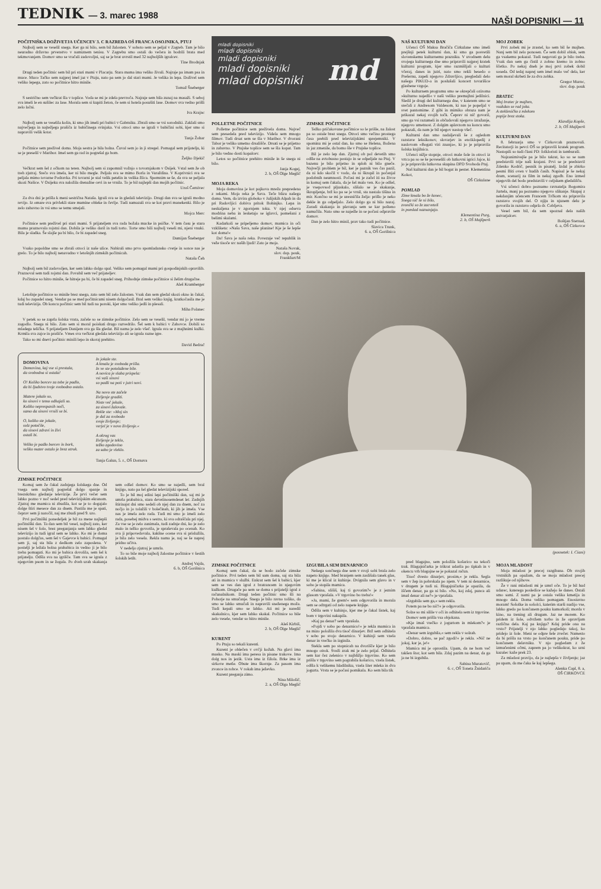TEDNIK — 3. marec 1988
NAŠI DOPISNIKI — 11
POČITNIŠKA DOŽIVETJA UČENCEV 3. C RAZREDA OŠ FRANCA OSOJNIKA, PTUJ
Najbolj sem se veselil snega. Ker ga ni bilo, sem bil žalosten. V soboto sem se peljal v Zagreb. Tam je bilo neuradno državno prvenstvo v namiznem tenisu. V Zagrebu smo ostali do večera in bodrili brata med tekmovanjem. Domov smo se vračali zadovoljni, saj se je brat uvrstil med 32 najboljših igralcev.
Tine Brodnjak
Drugi teden počitnic sem bil pri stari mami v Placarju. Stara mama ima veliko živali. Najraje pa imam psa in muce. Muco Tačko sem najprej imel jaz v Ptuju, nato pa sem jo dal stari mami. Je velika in lepa. Doživel sem veliko lepega, zato so počitnice hitro minile.
Tomaž Šneberger
S sestrično sem večkrat šla v toplice. Voda se mi je zdela prevroča. Najraje sem bila zunaj na masaži. S seboj sva imeli le en sušilec za lase. Morala sem si kupiti žeton, če sem si hotela posušiti lase. Domov sva vedno prišli zelo lačni.
Iva Krajnc
Najbolj sem se veselila kolin, ki smo jih imeli pri babici v Gabrniku. Zbrali smo se vsi sorodniki. Zaklali smo največjega in najtežjega prašiča iz babičinega svinjaka. Vsi otroci smo se igrali v babičini sobi, kjer smo si napravili velik šotor.
Tanja Žohar
Počitnice sem preživel doma. Moja sestra je bila bolna. Čuval sem jo in ji stregel. Pomagal sem prijatelju, ki se je preselil v Maribor. Imel sem ga rad in pogrešal ga bom.
Željko Djekič
Večkrat sem šel z očkom na teren. Najbolj sem si zapomnil vožnjo s tovornjakom v Osijek. Vstal sem že ob treh zjutraj. Srečo sva imela, ker ni bilo megle. Peljala sva se mimo Borla in Varaždina. V Koprivnici sva se peljala mimo tovarne Podravka. Pri tovarni je stal velik petelin in velika žlica. Spomnim se še, da sva se peljala skozi Našice. V Osijeku sva naložila drenažne cevi in se vrnila. To je bil najlepši dan mojih počitnic.
Uroš Černivec
Za dva dni je prišla k meni sestrična Nataša. Igrali sva se in gledali televizijo. Drugi dan sva se igrali modno revijo. Iz omare sva privlekli stare mamine obleke in čevlje. Tudi namazali sva se kot pravi manekenki. Bilo je zelo zabavno in vsi smo se temu smejali.
Mojca Merc
Počitnice sem preživel pri stari mami. S prijateljem sva rada božala mucke in psičke. V tem času je stara mama praznovala rojstni dan. Dobila je veliko daril in tudi torto. Torte smo bili najbolj veseli mi, njeni vnuki. Bila je sladka. Še slajše pa bi bilo, če bi zapadel sneg.
Damijan Šneberger
Vsako popoldne smo se zbrali otroci iz naše ulice. Nabirali smo prvo spomladansko cvetje in sonce nas je grelo. To je bilo najbolj nenavadno v letošnjih zimskih počitnicah.
Nataša Čeh
Najbolj sem bil zadovoljen, ker sem lahko dolgo spal. Veliko sem pomagal mami pri gospodinjskih opravilih. Praznoval sem tudi rojstni dan. Povabil sem več prijateljev.
Počitnice so hitro minile, še hitreje pa bi, če bi zapadel sneg. Prihodnje zimske počitnice si želim drugačne.
Aleš Kramberger
Letošnje počitnice so minile brez snega, zato sem bil zelo žalosten. Vsak dan sem gledal skozi okno in čakal, kdaj bo zapadel sneg. Vendar pa se med počitnicami nisem dolgočasil. Bral sem veliko knjig, kratkočasila me je tudi televizija. Ob koncu počitnic sem bil tudi na poroki, kjer smo veliko jedli in plesali.
Miha Polanec
V petek so se zaprla šolska vrata, začele so se zimske počitnice. Zelo sem se veselil, vendar mi jo je vreme zagodlo. Snega ni bilo. Zato sem si moral poiskati drugo razvedrilo. Šel sem k babici v Zabovce. Dobili so mladega telička. S prijateljem Danijem sva ga šla gledat. Bil nama je zelo všeč. Igrala sva se z majhnimi kužki. Krmila sva zajce in prašiče. Vmes sva večkrat gledala televizijo ali se igrala razne igre.
Tako so mi dnevi počitnic minili lepo in skoraj prehitro.
David Bedrač
DOMOVINA
Domovina, kaj vse si prestala,
da svobodna si ostala!
O! Koliko borcev za tebe je padlo,
da bi ljudstvo tvoje svobodno ostalo.
Matere jokale so,
ko sinovi v temo odhajali so.
Koliko neprespanih noči,
samo da sinovi vrnili se bi.
O, koliko ste jokale,
solz potočile,
da sinovi zdravi in živi
ostali bi.
Veliko je padlo borcev in bork,
veliko mater ostalo je brez otrok.
In jokale ste.
A kmalu je svoboda prišla.
In ve ste potolažene bile.
A novica je slaba prispela:
vsi vaši sinovi
so padli na poti v jutri novi.
Na novo ste začele
življenje graditi.
Niste več jokale,
za sinovi žalovale.
Rekle ste: »Moj sin
je dal za svobodo
svoje življenje;
verjel je v novo življenje.«
A okrog vas
življenje je teklo,
težko zgodovino
za sabo je vleklo.
Tanja Galun, 5. r., OŠ Dornava
ZIMSKE POČITNICE
Komaj sem že čakal zadnjega šolskega dne. Od vsega sem najbolj pogrešal dolgo spanje in brezskrbno gledanje televizije. Že prvi večer sem lahko pozno v noč sedel pred televizijskim ekranom. Zjutraj me mamica ni zbudila, kot se je to dogajalo dolge štiri mesece dan za dnem. Pustila me je spati, čeprav sem ji naročil, naj me zbudi pred 9. uro.
Prvi počitniški ponedeljek je bil za mene najlepši počitniški dan. Ta dan sem bil vesel, najbolj zato, ker nisem šel v šolo, brez preganjanja sem lahko gledal televizijo in tudi igral sem se lahko. Ko mi je doma postalo dolgčas, sem šel v Gajevce k babici. Pomagal sem ji, saj sta bila z dedkom zelo zaposlena. V postelji je ležala bolna prababica in vedno ji je bilo treba pomagati. Ko mi je babica dovolila, sem šel k prijatelju. Odšla sva na igrišče. Tam sva se igrala z njegovim psom in se žogala. Po dveh urah skakanja sem odšel domov. Ko smo se najedli, sem bral knjigo, nato pa šel gledat televizijski spored.
To je bil moj edini lepi počitniški dan, saj mi je umrla prababica, stara devetinosemdeset let. Zadnjih štirinajst dni smo sedeli ob njej dan za dnem, noč za nočjo in jo tolažili v bolečinah, ki jih je imela. Vse nas je imela zelo rada. Tudi mi smo jo imeli zelo rada, posebej midva s sestro, ki sva odraščala pri njej. Za vse se je zelo zanimala, tudi zadnje dni, ko je zelo malo in težko govorila, je spraševala po ocenah. Ko sva ji pripovedovala, kakšne ocene sva si prislužila, je bila zelo vesela. Rekla nama je, naj se še naprej pridno učiva.
V nedeljo zjutraj je umrla.
To so bile moje najbolj žalostne počitnice v šestih šolskih letih.
Andrej Vajda,
6. b, OŠ Gorišnica
mladi dopisniki
mladi dopisniki
mladi dopisniki
mladi dopisniki
mladi dopisniki
md
POLLETNE POČITNICE
Polletne počitnice sem preživela doma. Največ sem presedela pred televizijo. Videla sem mnogo filmov. Tudi drsat sem se šla v Maribor. V dvorani Tabor je veliko umetno drsališče. Drsati se je prijetno in zabavno. V Ptujske toplice sem se šla kopat. Tam je bilo vedno dosti kopalcev.
Letos so počitnice prehitro minile in še snega ni bilo.
Janja Kogej,
2. b, OŠ Olge Meglič
MOJA REKA
Moja domovina je kot pajkova mreža prepredena z rekami. Moja reka je Sava. Teče blizu našega doma. Vem, da izvira globoko v Julijskih Alpah in da pri Radovljici dobiva pritok Bohinjko. Lepa in neskaljena je v zgornjem toku. V njej odseva modrina neba in lesketajo se iglavci, pomešani z belimi skalami.
Kadarkoli se pripeljemo domov, mamica in oči vzkliketa: »Naša Sava, naše planine! Kje je še lepše kot doma!«
Da! Sava je naša reka. Povezuje več republik in veže tisoče src naših ljudi! Zato je moja.
Nataša Novak,
slov. dop. pouk,
Frankfurt/M
ZIMSKE POČITNICE
Težko pričakovane počitnice so le prišle, na žalost pa so ostale brez snega. Otroci smo večino prostega časa prebili pred televizijskimi sprejemniki. V spominu mi je ostal dan, ko smo se Helena, Božena in jaz zmenile, da bomo šle v Ptujske toplice.
Bil je zelo lep dan. Zjutraj ob pol devetih smo odšle na avtobusno postajo in se odpeljale na Ptuj. V bazenu je bilo prijetno in sploh ni bilo gneče. Največji problem je bil, ker je paznik ves čas pazil, da ni kdo skočil v vodo, da ni škropil in počenjal podobnih neumnosti. Počasi mi je začel iti na živce in komaj sem čakala, da je šel malo ven. Ko je odšel, je vsepovsod pljuskalo, slišalo se je skakanje, škropljenje, brž ko pa se je vrnil, sta nastala tišina in mir. Končno se mi je uresničila želja: prišlo je neko dekle in ga odpeljalo. Zelo dolgo ga ni bilo nazaj. Zaradi skakanja in plavanja sem se kar pošteno namučila. Nato smo se najedle in se počasi odpravile domov.
Dan je zelo hitro minil, prav tako tudi počitnice.
Slavica Trunk,
6. a, OŠ Gorišnica
NAŠ KULTURNI DAN
Učenci OŠ Maksa Bračiča Cirkulane smo imeli prejšnji petek kulturni dan, ki smo ga posvetili slovenskemu kulturnemu prazniku. V uvodnem delu svojega kulturnega dne smo pripravili najprej kratek kulturni program, kjer smo razmišljali o kulturi včeraj, danes in jutri, nato smo rekli besedo o Prešernu, zapeli njegovo Zdravljico, pregledali delo našega PIKUD-a in poslušali koncert tovarišice glasbene vzgoje.
Po kulturnem programu smo se okrepčali oziroma »kulturno najedli« v naši veliko premajhni jedilnici. Sledil je drugi del kulturnega dne, v katerem smo se srečali z Andresom Valdesom, ki nas je popeljal v svet pantomime. Z gibi in mimiko obraza nam je prikazal nekaj svojih točk. Čeprav ni nič govoril, smo ga vsi razumeli in občudovali njegovo izražanje, njegovo umetnost. Z dolgim aplavzom na koncu smo pokazali, da nam je bil njegov nastop všeč.
Kulturni dan smo nadaljevali še z ogledom razstave leksikonov, slovarjev in enciklopedij z naslovom »Bogati viri znanja«, ki jo je pripravila šolska knjižnica.
Učenci nižje stopnje, otroci male šole in otroci iz vrtca pa so se še poveselili ob lutkovni igrici Jajce, ki jo je pripravila lutkovna skupina DPD Svoboda Ptuj.
Naš kulturni dan je bil bogat in pester. Klementina Kokot,
OŠ Cirkulane
POMLAD
Zime kmalu bo že konec,
Snega nič še ni bilo,
zvončki so že zacveteli
in pomlad naznanjajo.
Klementina Purg,
2. b, OŠ Majšperk
MOJ ZOBEK
Prvi zobek mi je zrastel, ko sem bil še majhen. Nanj sem bil zelo ponosen. Če sem dobil obisk, sem ga vsakemu pokazal. Tudi negovati ga je bilo treba. Vsak dan sem ga čistil z zobno kremo in zobno ščetko. Po nekaj dneh je moj prvi zobek dobil soseda. Od tedaj naprej sem imel malo več dela, ker sem moral skrbeti že za dva zobka.
Gregor Murnc,
slov. dop. pouk
BRATEC
Moj bratec je majhen,
vsakdan se rad joka.
A stekleničko z mlekom
popije brez stoka.
Klavdija Kopše,
2. b, OŠ Majšperk
KULTURNI DAN
8. februarja smo v Cirkovcah praznovali. Recitatorji in pevci OŠ so pripravili kratek program. Nastopili so tudi člani PD: folkloristi in tamburaši.
Najzanimivejše pa je bilo takrat, ko so se nam predstavili trije naši krajani. Prvi se je predstavil Zdenko Kodrič, pesnik in pisatelj. Izdal je zbirko pesmi Biti oven v hudih časih. Napisal je še nekaj dram, scenarij za film in nekaj zgodb. Eno izmed njegovih del bodo predstavili v celjskem gledališču.
Vsi učenci dobro poznamo ravnatelja Bogomira Jurtela, manj pa poznamo njegovo slikanje. Skupaj z nekdanjim učencem Francem Trčkom sta pripravila razstavo svojih del. O njiju in njunem delu je govorila in razstavo odprla dr. Cobljeva.
Vesel sem bil, da sem spoznal dela naših ustvarjalcev.
Boštjan Sternad,
6. a, OŠ Cirkovce
(posnetek: I. Ciani)
ZIMSKE POČITNICE
Komaj sem čakal, da se bodo začele zimske počitnice. Prvi teden sem bil sam doma, saj sta bila ati in mamica v službi. Enkrat sem šel k babici, kjer sem se ves dan igral z bratrancem in njegovim kužkom. Drugače pa sem se doma s prijatelji igral z računalnikom. Drugi teden počitnic smo šli na Pohorje na smučanje. Snega je bilo ravno toliko, da smo se lahko smučali in napravili sneženega moža. Tudi kepali smo se lahko. Ati mi je naredil skakalnico, kjer sem lahko skakal. Počitnice so bile zelo vesele, vendar so hitro minile.
Aleš Kirbiš,
2. b, OŠ Olge Meglič
KURENT
Po Ptuju so tekali kurenti.
Kurent je oblečen v ovčji kožuh. Na glavi ima masko. Na maski ima peresa in pisane trakove. Ima dolg nos in jezik. Usta ima iz fižola. Brke ima iz sirkove metle. Obute ima škornje. Za pasom ima zvonce in robce. V rokah ima ježevko.
Kurent preganja zimo.
Nina Milošič,
2. a, OŠ Olga Meglič
IZGUBILA SEM DENARNICO
Nekega sončnega dne sem v svoji sobi brala zelo napeto knjigo. Med branjem sem zaslišala tanek glas, ki me je klical iz kuhinje. Dvignila sem glavo in v sobo je stopila mamica.
»Sabina, slišiš, kaj ti govorim?« je z jeznim glasom vprašala. »V trgovino bo treba!«
»Ja, mami, že grem!« sem odgovorila in morala sem se odtrgati od zelo napete knjige.
Odšla sem v kuhinjo, kjer me je čakal listek, kaj bom v trgovini nakupila.
»Kaj pa denar? sem vprašala.
»Pojdi v sobo po denarnico!« je rekla mamica in na mizo položila dva tisoč dinarjev. Brž sem odhitela v sobo po svojo denarnico. V kuhinji sem vzela denar in vrečko in izginila.
Stekla sem po stopnicah na dvorišče kjer je bilo mnogo otrok. Sveži zrak mi je zelo prijal. Odhitela sem kar čez zelenico v najbližjo trgovino. Ko sem prišla v trgovino sem pograbila košarico, vzela listek, odšla k velikemu hladilniku, vzela liter mleka in dva jogurta. Vrsta se je počasi pomikala. Ko sem bila tik
pred blagajno, sem položila košarico na tekoči trak. Blagajničarka je trikrat udarila po tipkah in v okencu vrh blagajne se je pokazal račun.
Tisoč dvesto dinarjev, prosim,« je rekla. Segla sem v žep in pobrskala po njem. V tem ni denarnice, v drugem je tudi ni. Blagajničarka je opazila, da iščem denar, pa ga ni bilo. »No, kaj zdaj, punca ali imaš denar ali ne?« je vprašala.
»Izgubila sem ga,« sem rekla.
Potem pa ne bo nič!« je odgovorila.
Solze so mi silile v oči in odhitela sem iz trgovine.
Domov sem prišla vsa objokana.
»Kje imaš vrečko z jogurtom in mlekom?« je vprašala mamica.
»Denar sem izgubila,« sem rekla v solzah.
»Dobro, dobro, se pač zgodi!« je rekla. »Nič ne jokaj, kar je, je!«
Mamica mi je oprostila. Upam, da ne bom več takšen štor, kot sem bila. Zdaj pazim na denar, da ga ja ne bi izgubila.
Sabina Muratovič,
6. c, OŠ Toneta Žnidariča
MOJA MLADOST
Moja mladost je precej razgibana. Ob svojih vrstnikih pa opažam, da se moja mladost precej razlikuje od njihove.
Že v rani mladosti mi je umrl oče. To je bil hud udarec, katerega posledice se kažejo še danes. Ostali smo sami. Z nami pa je ostala velika kmetija in mnogo dela. Doma veliko pomagam. Enostavno moram! Sošolke in sošolci, katerim starši nudijo vse, lahko gredo po končanem pouku kamorkoli; morda v kino, na trening ali drugam. Jaz ne morem. Ko pridem iz šole, odvržem torbo in že opravljam različna dela. Kaj pa knjiga? Kdaj pride ona na vrsto? Prijatelji v njo lahko pogledajo takoj, ko pridejo iz šole. Meni se odpre šele zvečer. Namesto da bi prišla na vrsto po končanem pouku, pride po končanem delavniku. V njo pogledam z že izmučenimi očmi, zaprem pa jo velikokrat, ko urni kazalec kaže prek 23.
Za mladost pravijo, da je najlepša v življenju; jaz pa upam, da me čaka še kaj lepšega.
Alenka Capl, 8. a,
OŠ CIRKOVCE